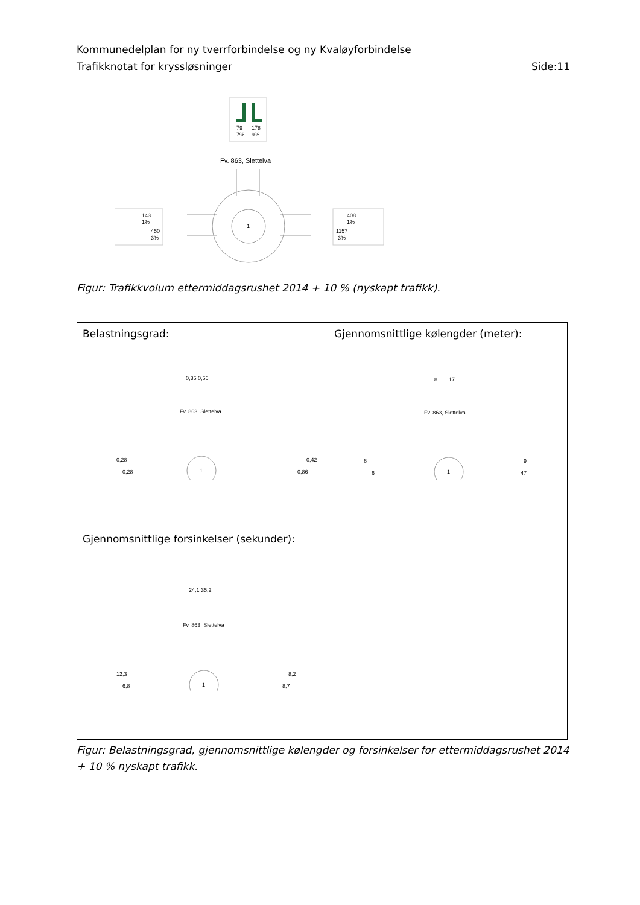Kommunedelplan for ny tverrforbindelse og ny Kvaløyforbindelse
Trafikknotat for kryssløsninger Side:11
79
178
7%
9%
Fv. 863, Slettelva
1
143
1%
450
3%
408
1%
1157
3%
Figur: Trafikkvolum ettermiddagsrushet 2014 + 10 % (nyskapt trafikk).
Belastningsgrad:
Gjennomsnittlige kølengder (meter):
0,35 0,56
Fv. 863, Slettelva
1
0,28
0,28
0,42
0,86
8
17
Fv. 863, Slettelva
1
6
6
9
47
Gjennomsnittlige forsinkelser (sekunder):
24,1 35,2
Fv. 863, Slettelva
1
12,3
6,8
8,2
8,7
Figur: Belastningsgrad, gjennomsnittlige kølengder og forsinkelser for ettermiddagsrushet 2014 + 10 % nyskapt trafikk.